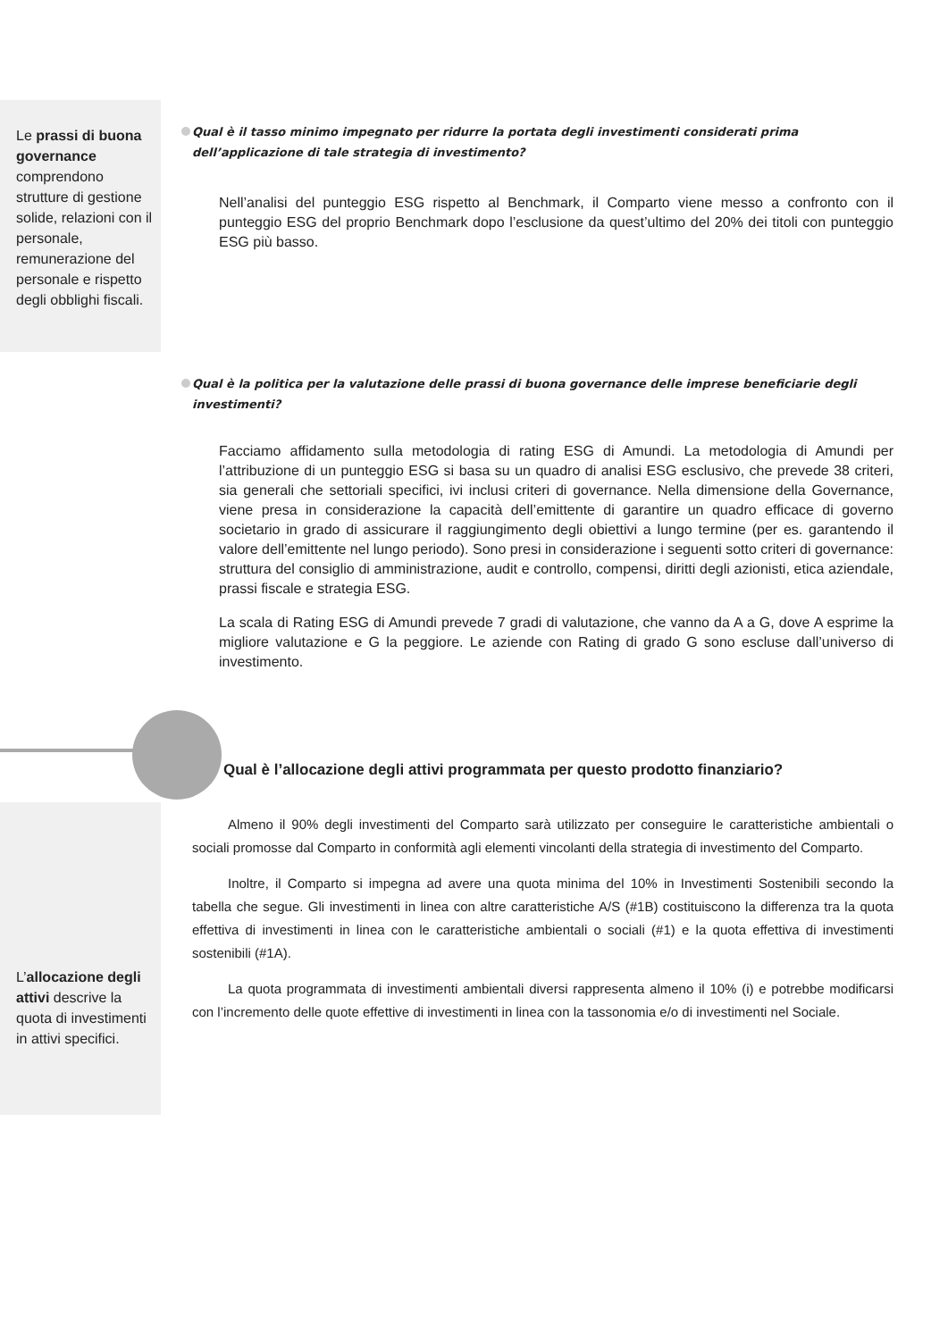Le prassi di buona governance comprendono strutture di gestione solide, relazioni con il personale, remunerazione del personale e rispetto degli obblighi fiscali.
L’allocazione degli attivi descrive la quota di investimenti in attivi specifici.
Qual è il tasso minimo impegnato per ridurre la portata degli investimenti considerati prima dell’applicazione di tale strategia di investimento?
Nell’analisi del punteggio ESG rispetto al Benchmark, il Comparto viene messo a confronto con il punteggio ESG del proprio Benchmark dopo l’esclusione da quest’ultimo del 20% dei titoli con punteggio ESG più basso.
Qual è la politica per la valutazione delle prassi di buona governance delle imprese beneficiarie degli investimenti?
Facciamo affidamento sulla metodologia di rating ESG di Amundi. La metodologia di Amundi per l’attribuzione di un punteggio ESG si basa su un quadro di analisi ESG esclusivo, che prevede 38 criteri, sia generali che settoriali specifici, ivi inclusi criteri di governance. Nella dimensione della Governance, viene presa in considerazione la capacità dell’emittente di garantire un quadro efficace di governo societario in grado di assicurare il raggiungimento degli obiettivi a lungo termine (per es. garantendo il valore dell’emittente nel lungo periodo). Sono presi in considerazione i seguenti sotto criteri di governance: struttura del consiglio di amministrazione, audit e controllo, compensi, diritti degli azionisti, etica aziendale, prassi fiscale e strategia ESG.
La scala di Rating ESG di Amundi prevede 7 gradi di valutazione, che vanno da A a G, dove A esprime la migliore valutazione e G la peggiore. Le aziende con Rating di grado G sono escluse dall’universo di investimento.
Qual è l’allocazione degli attivi programmata per questo prodotto finanziario?
Almeno il 90% degli investimenti del Comparto sarà utilizzato per conseguire le caratteristiche ambientali o sociali promosse dal Comparto in conformità agli elementi vincolanti della strategia di investimento del Comparto.
Inoltre, il Comparto si impegna ad avere una quota minima del 10% in Investimenti Sostenibili secondo la tabella che segue. Gli investimenti in linea con altre caratteristiche A/S (#1B) costituiscono la differenza tra la quota effettiva di investimenti in linea con le caratteristiche ambientali o sociali (#1) e la quota effettiva di investimenti sostenibili (#1A).
La quota programmata di investimenti ambientali diversi rappresenta almeno il 10% (i) e potrebbe modificarsi con l’incremento delle quote effettive di investimenti in linea con la tassonomia e/o di investimenti nel Sociale.